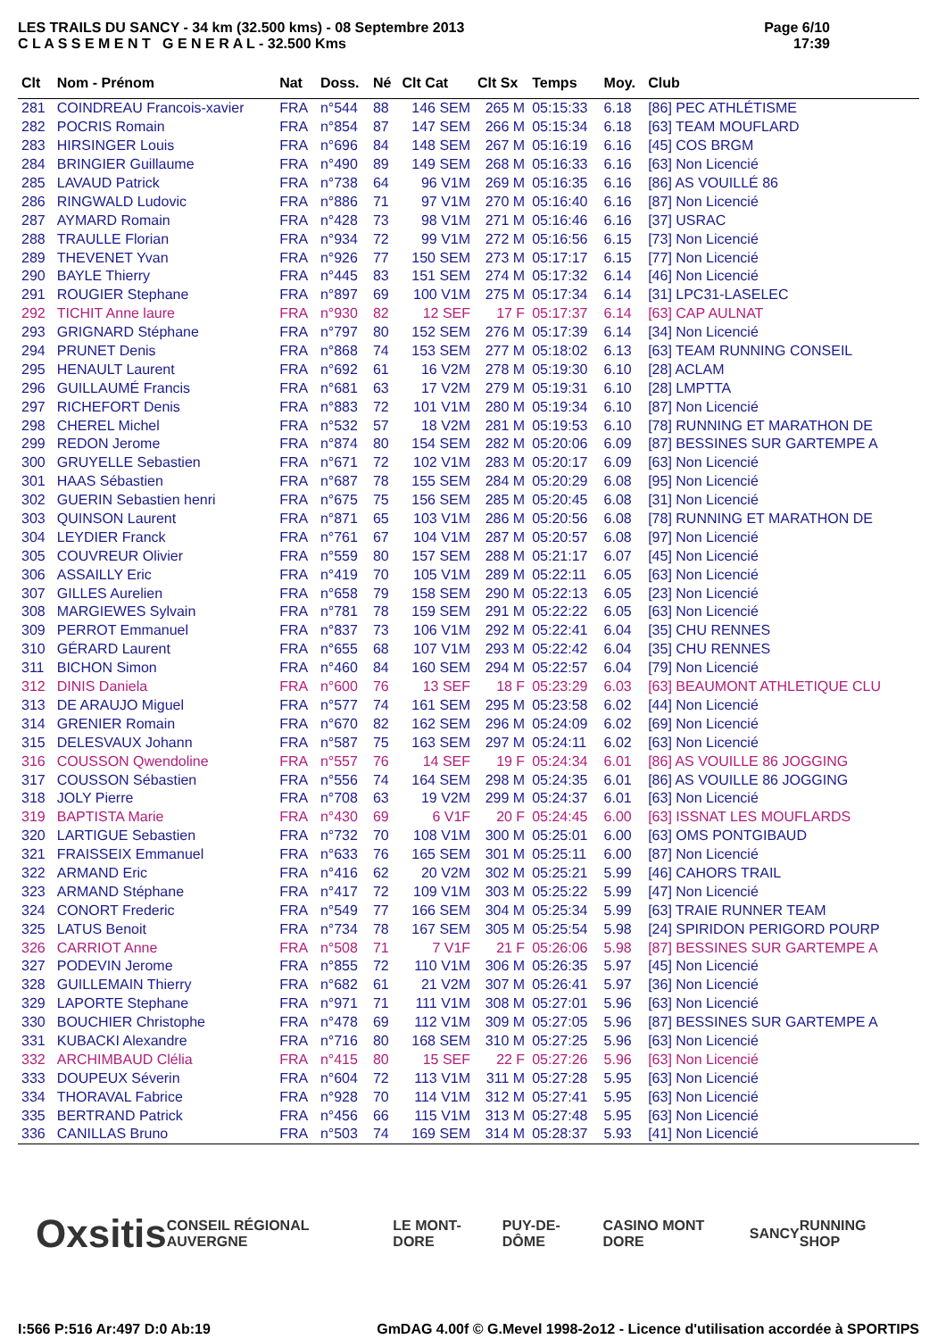LES TRAILS DU SANCY - 34 km (32.500 kms) - 08 Septembre 2013
C L A S S E M E N T G E N E R A L - 32.500 Kms
Page 6/10
17:39
| Clt | Nom - Prénom | Nat | Doss. | Né | Clt Cat | Clt Sx | Temps | Moy. | Club |
| --- | --- | --- | --- | --- | --- | --- | --- | --- | --- |
| 281 | COINDREAU Francois-xavier | FRA | n°544 | 88 | 146 SEM | 265 M | 05:15:33 | 6.18 | [86] PEC ATHLÉTISME |
| 282 | POCRIS Romain | FRA | n°854 | 87 | 147 SEM | 266 M | 05:15:34 | 6.18 | [63] TEAM MOUFLARD |
| 283 | HIRSINGER Louis | FRA | n°696 | 84 | 148 SEM | 267 M | 05:16:19 | 6.16 | [45] COS BRGM |
| 284 | BRINGIER Guillaume | FRA | n°490 | 89 | 149 SEM | 268 M | 05:16:33 | 6.16 | [63] Non Licencié |
| 285 | LAVAUD Patrick | FRA | n°738 | 64 | 96 V1M | 269 M | 05:16:35 | 6.16 | [86] AS VOUILLÉ 86 |
| 286 | RINGWALD Ludovic | FRA | n°886 | 71 | 97 V1M | 270 M | 05:16:40 | 6.16 | [87] Non Licencié |
| 287 | AYMARD Romain | FRA | n°428 | 73 | 98 V1M | 271 M | 05:16:46 | 6.16 | [37] USRAC |
| 288 | TRAULLE Florian | FRA | n°934 | 72 | 99 V1M | 272 M | 05:16:56 | 6.15 | [73] Non Licencié |
| 289 | THEVENET Yvan | FRA | n°926 | 77 | 150 SEM | 273 M | 05:17:17 | 6.15 | [77] Non Licencié |
| 290 | BAYLE Thierry | FRA | n°445 | 83 | 151 SEM | 274 M | 05:17:32 | 6.14 | [46] Non Licencié |
| 291 | ROUGIER Stephane | FRA | n°897 | 69 | 100 V1M | 275 M | 05:17:34 | 6.14 | [31] LPC31-LASELEC |
| 292 | TICHIT Anne laure | FRA | n°930 | 82 | 12 SEF | 17 F | 05:17:37 | 6.14 | [63] CAP AULNAT |
| 293 | GRIGNARD Stéphane | FRA | n°797 | 80 | 152 SEM | 276 M | 05:17:39 | 6.14 | [34] Non Licencié |
| 294 | PRUNET Denis | FRA | n°868 | 74 | 153 SEM | 277 M | 05:18:02 | 6.13 | [63] TEAM RUNNING CONSEIL |
| 295 | HENAULT Laurent | FRA | n°692 | 61 | 16 V2M | 278 M | 05:19:30 | 6.10 | [28] ACLAM |
| 296 | GUILLAUMÉ Francis | FRA | n°681 | 63 | 17 V2M | 279 M | 05:19:31 | 6.10 | [28] LMPTTA |
| 297 | RICHEFORT Denis | FRA | n°883 | 72 | 101 V1M | 280 M | 05:19:34 | 6.10 | [87] Non Licencié |
| 298 | CHEREL Michel | FRA | n°532 | 57 | 18 V2M | 281 M | 05:19:53 | 6.10 | [78] RUNNING ET MARATHON DE |
| 299 | REDON Jerome | FRA | n°874 | 80 | 154 SEM | 282 M | 05:20:06 | 6.09 | [87] BESSINES SUR GARTEMPE A |
| 300 | GRUYELLE Sebastien | FRA | n°671 | 72 | 102 V1M | 283 M | 05:20:17 | 6.09 | [63] Non Licencié |
| 301 | HAAS Sébastien | FRA | n°687 | 78 | 155 SEM | 284 M | 05:20:29 | 6.08 | [95] Non Licencié |
| 302 | GUERIN Sebastien henri | FRA | n°675 | 75 | 156 SEM | 285 M | 05:20:45 | 6.08 | [31] Non Licencié |
| 303 | QUINSON Laurent | FRA | n°871 | 65 | 103 V1M | 286 M | 05:20:56 | 6.08 | [78] RUNNING ET MARATHON DE |
| 304 | LEYDIER Franck | FRA | n°761 | 67 | 104 V1M | 287 M | 05:20:57 | 6.08 | [97] Non Licencié |
| 305 | COUVREUR Olivier | FRA | n°559 | 80 | 157 SEM | 288 M | 05:21:17 | 6.07 | [45] Non Licencié |
| 306 | ASSAILLY Eric | FRA | n°419 | 70 | 105 V1M | 289 M | 05:22:11 | 6.05 | [63] Non Licencié |
| 307 | GILLES Aurelien | FRA | n°658 | 79 | 158 SEM | 290 M | 05:22:13 | 6.05 | [23] Non Licencié |
| 308 | MARGIEWES Sylvain | FRA | n°781 | 78 | 159 SEM | 291 M | 05:22:22 | 6.05 | [63] Non Licencié |
| 309 | PERROT Emmanuel | FRA | n°837 | 73 | 106 V1M | 292 M | 05:22:41 | 6.04 | [35] CHU RENNES |
| 310 | GÉRARD Laurent | FRA | n°655 | 68 | 107 V1M | 293 M | 05:22:42 | 6.04 | [35] CHU RENNES |
| 311 | BICHON Simon | FRA | n°460 | 84 | 160 SEM | 294 M | 05:22:57 | 6.04 | [79] Non Licencié |
| 312 | DINIS Daniela | FRA | n°600 | 76 | 13 SEF | 18 F | 05:23:29 | 6.03 | [63] BEAUMONT ATHLETIQUE CLU |
| 313 | DE ARAUJO Miguel | FRA | n°577 | 74 | 161 SEM | 295 M | 05:23:58 | 6.02 | [44] Non Licencié |
| 314 | GRENIER Romain | FRA | n°670 | 82 | 162 SEM | 296 M | 05:24:09 | 6.02 | [69] Non Licencié |
| 315 | DELESVAUX Johann | FRA | n°587 | 75 | 163 SEM | 297 M | 05:24:11 | 6.02 | [63] Non Licencié |
| 316 | COUSSON Qwendoline | FRA | n°557 | 76 | 14 SEF | 19 F | 05:24:34 | 6.01 | [86] AS VOUILLE 86 JOGGING |
| 317 | COUSSON Sébastien | FRA | n°556 | 74 | 164 SEM | 298 M | 05:24:35 | 6.01 | [86] AS VOUILLE 86 JOGGING |
| 318 | JOLY Pierre | FRA | n°708 | 63 | 19 V2M | 299 M | 05:24:37 | 6.01 | [63] Non Licencié |
| 319 | BAPTISTA Marie | FRA | n°430 | 69 | 6 V1F | 20 F | 05:24:45 | 6.00 | [63] ISSNAT LES MOUFLARDS |
| 320 | LARTIGUE Sebastien | FRA | n°732 | 70 | 108 V1M | 300 M | 05:25:01 | 6.00 | [63] OMS PONTGIBAUD |
| 321 | FRAISSEIX Emmanuel | FRA | n°633 | 76 | 165 SEM | 301 M | 05:25:11 | 6.00 | [87] Non Licencié |
| 322 | ARMAND Eric | FRA | n°416 | 62 | 20 V2M | 302 M | 05:25:21 | 5.99 | [46] CAHORS TRAIL |
| 323 | ARMAND Stéphane | FRA | n°417 | 72 | 109 V1M | 303 M | 05:25:22 | 5.99 | [47] Non Licencié |
| 324 | CONORT Frederic | FRA | n°549 | 77 | 166 SEM | 304 M | 05:25:34 | 5.99 | [63] TRAIE RUNNER TEAM |
| 325 | LATUS Benoit | FRA | n°734 | 78 | 167 SEM | 305 M | 05:25:54 | 5.98 | [24] SPIRIDON PERIGORD POURP |
| 326 | CARRIOT Anne | FRA | n°508 | 71 | 7 V1F | 21 F | 05:26:06 | 5.98 | [87] BESSINES SUR GARTEMPE A |
| 327 | PODEVIN Jerome | FRA | n°855 | 72 | 110 V1M | 306 M | 05:26:35 | 5.97 | [45] Non Licencié |
| 328 | GUILLEMAIN Thierry | FRA | n°682 | 61 | 21 V2M | 307 M | 05:26:41 | 5.97 | [36] Non Licencié |
| 329 | LAPORTE Stephane | FRA | n°971 | 71 | 111 V1M | 308 M | 05:27:01 | 5.96 | [63] Non Licencié |
| 330 | BOUCHIER Christophe | FRA | n°478 | 69 | 112 V1M | 309 M | 05:27:05 | 5.96 | [87] BESSINES SUR GARTEMPE A |
| 331 | KUBACKI Alexandre | FRA | n°716 | 80 | 168 SEM | 310 M | 05:27:25 | 5.96 | [63] Non Licencié |
| 332 | ARCHIMBAUD Clélia | FRA | n°415 | 80 | 15 SEF | 22 F | 05:27:26 | 5.96 | [63] Non Licencié |
| 333 | DOUPEUX Séverin | FRA | n°604 | 72 | 113 V1M | 311 M | 05:27:28 | 5.95 | [63] Non Licencié |
| 334 | THORAVAL Fabrice | FRA | n°928 | 70 | 114 V1M | 312 M | 05:27:41 | 5.95 | [63] Non Licencié |
| 335 | BERTRAND Patrick | FRA | n°456 | 66 | 115 V1M | 313 M | 05:27:48 | 5.95 | [63] Non Licencié |
| 336 | CANILLAS Bruno | FRA | n°503 | 74 | 169 SEM | 314 M | 05:28:37 | 5.93 | [41] Non Licencié |
Oxsitis CONSEIL RÉGIONAL AUVERGNE LE MONT-DORE PUY-DE-DÔME CASINO MONT DORE SANCY RUNNING SHOP
I:566 P:516 Ar:497 D:0 Ab:19 GmDAG 4.00f © G.Mevel 1998-2o12 - Licence d'utilisation accordée à SPORTIPS